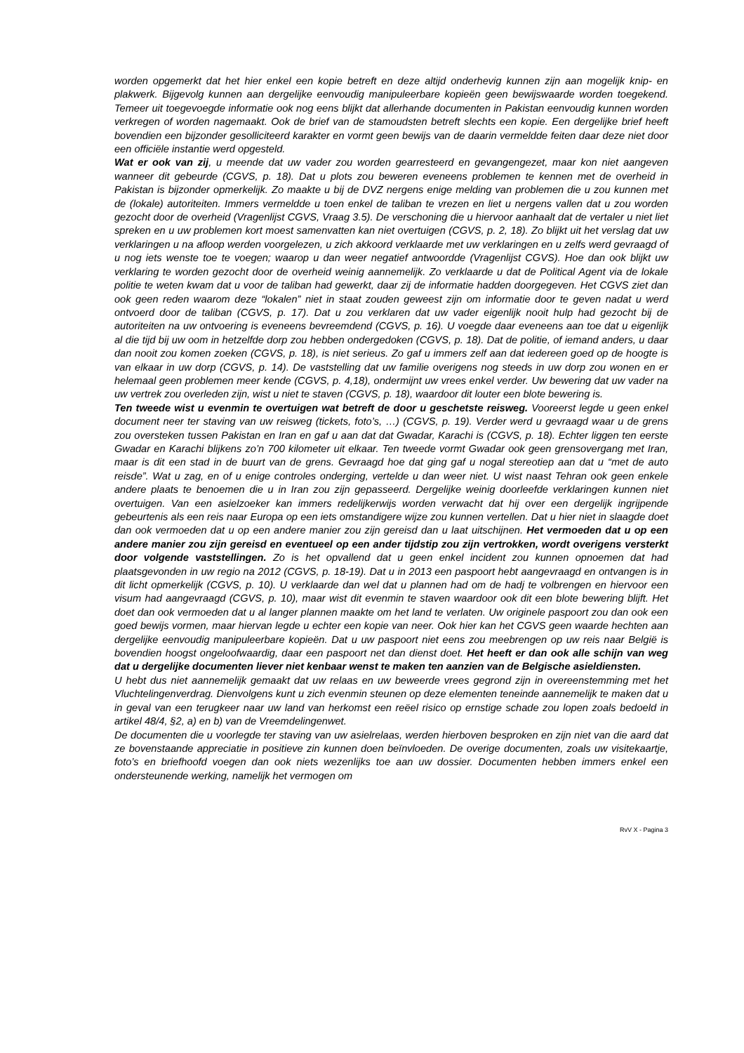worden opgemerkt dat het hier enkel een kopie betreft en deze altijd onderhevig kunnen zijn aan mogelijk knip- en plakwerk. Bijgevolg kunnen aan dergelijke eenvoudig manipuleerbare kopieën geen bewijswaarde worden toegekend. Temeer uit toegevoegde informatie ook nog eens blijkt dat allerhande documenten in Pakistan eenvoudig kunnen worden verkregen of worden nagemaakt. Ook de brief van de stamoudsten betreft slechts een kopie. Een dergelijke brief heeft bovendien een bijzonder gesolliciteerd karakter en vormt geen bewijs van de daarin vermeldde feiten daar deze niet door een officiële instantie werd opgesteld.
Wat er ook van zij, u meende dat uw vader zou worden gearresteerd en gevangengezet, maar kon niet aangeven wanneer dit gebeurde (CGVS, p. 18). Dat u plots zou beweren eveneens problemen te kennen met de overheid in Pakistan is bijzonder opmerkelijk. Zo maakte u bij de DVZ nergens enige melding van problemen die u zou kunnen met de (lokale) autoriteiten. Immers vermeldde u toen enkel de taliban te vrezen en liet u nergens vallen dat u zou worden gezocht door de overheid (Vragenlijst CGVS, Vraag 3.5). De verschoning die u hiervoor aanhaalt dat de vertaler u niet liet spreken en u uw problemen kort moest samenvatten kan niet overtuigen (CGVS, p. 2, 18). Zo blijkt uit het verslag dat uw verklaringen u na afloop werden voorgelezen, u zich akkoord verklaarde met uw verklaringen en u zelfs werd gevraagd of u nog iets wenste toe te voegen; waarop u dan weer negatief antwoordde (Vragenlijst CGVS). Hoe dan ook blijkt uw verklaring te worden gezocht door de overheid weinig aannemelijk. Zo verklaarde u dat de Political Agent via de lokale politie te weten kwam dat u voor de taliban had gewerkt, daar zij de informatie hadden doorgegeven. Het CGVS ziet dan ook geen reden waarom deze “lokalen” niet in staat zouden geweest zijn om informatie door te geven nadat u werd ontvoerd door de taliban (CGVS, p. 17). Dat u zou verklaren dat uw vader eigenlijk nooit hulp had gezocht bij de autoriteiten na uw ontvoering is eveneens bevreemdend (CGVS, p. 16). U voegde daar eveneens aan toe dat u eigenlijk al die tijd bij uw oom in hetzelfde dorp zou hebben ondergedoken (CGVS, p. 18). Dat de politie, of iemand anders, u daar dan nooit zou komen zoeken (CGVS, p. 18), is niet serieus. Zo gaf u immers zelf aan dat iedereen goed op de hoogte is van elkaar in uw dorp (CGVS, p. 14). De vaststelling dat uw familie overigens nog steeds in uw dorp zou wonen en er helemaal geen problemen meer kende (CGVS, p. 4,18), ondermijnt uw vrees enkel verder. Uw bewering dat uw vader na uw vertrek zou overleden zijn, wist u niet te staven (CGVS, p. 18), waardoor dit louter een blote bewering is.
Ten tweede wist u evenmin te overtuigen wat betreft de door u geschetste reisweg. Vooreerst legde u geen enkel document neer ter staving van uw reisweg (tickets, foto’s, …) (CGVS, p. 19). Verder werd u gevraagd waar u de grens zou oversteken tussen Pakistan en Iran en gaf u aan dat dat Gwadar, Karachi is (CGVS, p. 18). Echter liggen ten eerste Gwadar en Karachi blijkens zo’n 700 kilometer uit elkaar. Ten tweede vormt Gwadar ook geen grensovergang met Iran, maar is dit een stad in de buurt van de grens. Gevraagd hoe dat ging gaf u nogal stereotiep aan dat u “met de auto reisde”. Wat u zag, en of u enige controles onderging, vertelde u dan weer niet. U wist naast Tehran ook geen enkele andere plaats te benoemen die u in Iran zou zijn gepasseerd. Dergelijke weinig doorleefde verklaringen kunnen niet overtuigen. Van een asielzoeker kan immers redelijkerwijs worden verwacht dat hij over een dergelijk ingrijpende gebeurtenis als een reis naar Europa op een iets omstandigere wijze zou kunnen vertellen. Dat u hier niet in slaagde doet dan ook vermoeden dat u op een andere manier zou zijn gereisd dan u laat uitschijnen. Het vermoeden dat u op een andere manier zou zijn gereisd en eventueel op een ander tijdstip zou zijn vertrokken, wordt overigens versterkt door volgende vaststellingen. Zo is het opvallend dat u geen enkel incident zou kunnen opnoemen dat had plaatsgevonden in uw regio na 2012 (CGVS, p. 18-19). Dat u in 2013 een paspoort hebt aangevraagd en ontvangen is in dit licht opmerkelijk (CGVS, p. 10). U verklaarde dan wel dat u plannen had om de hadj te volbrengen en hiervoor een visum had aangevraagd (CGVS, p. 10), maar wist dit evenmin te staven waardoor ook dit een blote bewering blijft. Het doet dan ook vermoeden dat u al langer plannen maakte om het land te verlaten. Uw originele paspoort zou dan ook een goed bewijs vormen, maar hiervan legde u echter een kopie van neer. Ook hier kan het CGVS geen waarde hechten aan dergelijke eenvoudig manipuleerbare kopieën. Dat u uw paspoort niet eens zou meebrengen op uw reis naar België is bovendien hoogst ongeloofwaardig, daar een paspoort net dan dienst doet. Het heeft er dan ook alle schijn van weg dat u dergelijke documenten liever niet kenbaar wenst te maken ten aanzien van de Belgische asieldiensten.
U hebt dus niet aannemelijk gemaakt dat uw relaas en uw beweerde vrees gegrond zijn in overeenstemming met het Vluchtelingenverdrag. Dienvolgens kunt u zich evenmin steunen op deze elementen teneinde aannemelijk te maken dat u in geval van een terugkeer naar uw land van herkomst een reëel risico op ernstige schade zou lopen zoals bedoeld in artikel 48/4, §2, a) en b) van de Vreemdelingenwet.
De documenten die u voorlegde ter staving van uw asielrelaas, werden hierboven besproken en zijn niet van die aard dat ze bovenstaande appreciatie in positieve zin kunnen doen beïnvloeden. De overige documenten, zoals uw visitekaartje, foto’s en briefhoofd voegen dan ook niets wezenlijks toe aan uw dossier. Documenten hebben immers enkel een ondersteunende werking, namelijk het vermogen om
RvV X - Pagina 3